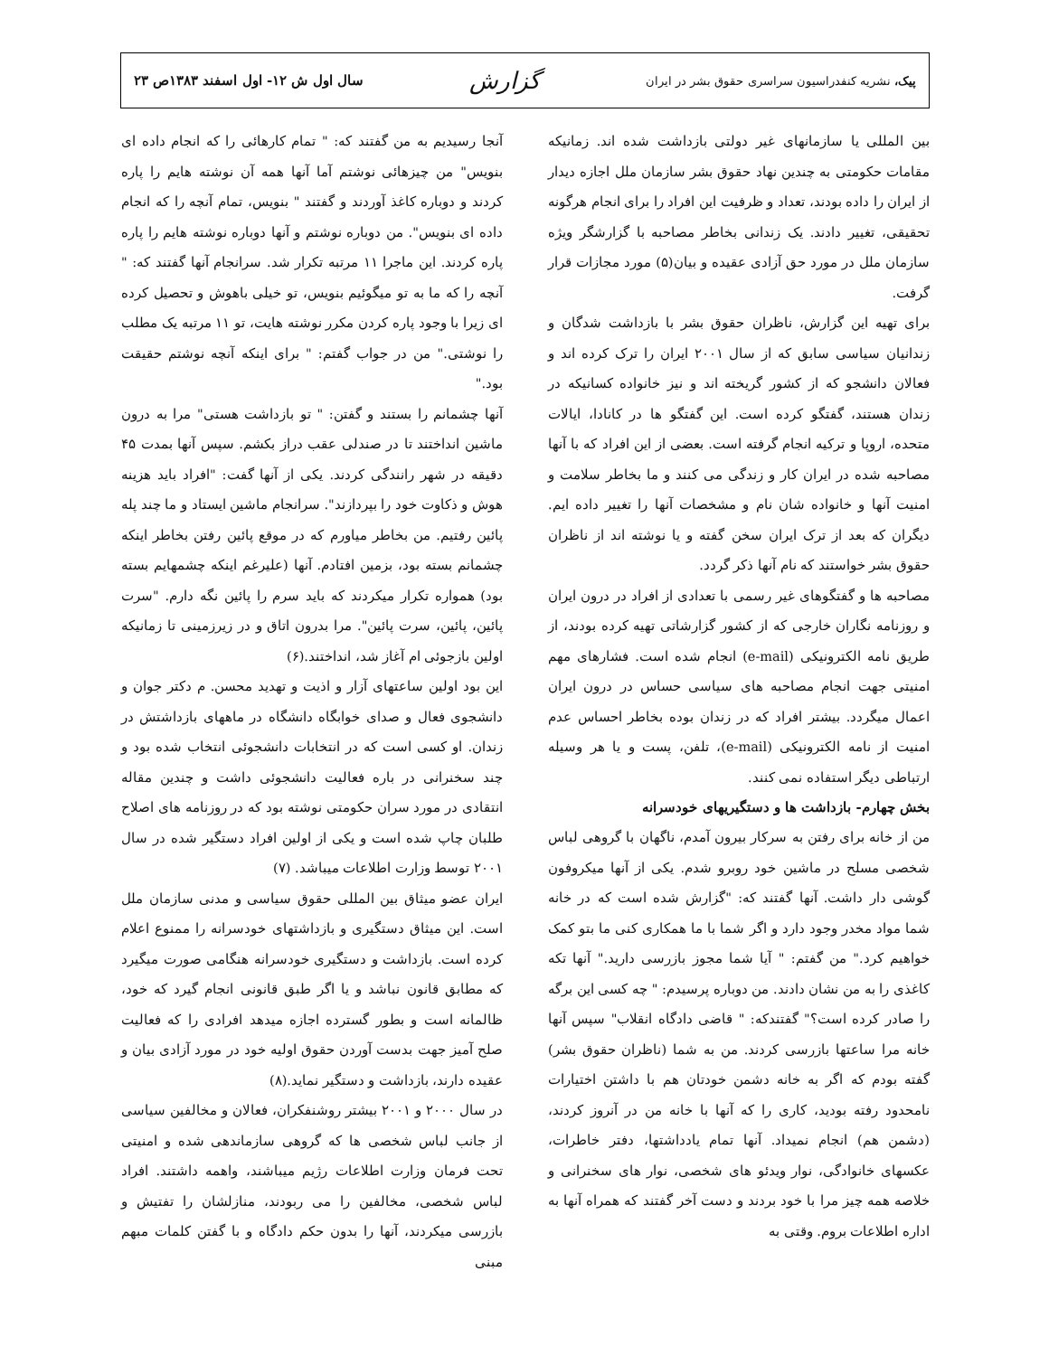پیک، نشریه کنفدراسیون سراسری حقوق بشر در ایران
گزارش
سال اول ش ۱۲- اول اسفند ۱۳۸۳ص ۲۳
بین المللی یا سازمانهای غیر دولتی بازداشت شده اند. زمانیکه مقامات حکومتی به چندین نهاد حقوق بشر سازمان ملل اجازه دیدار از ایران را داده بودند، تعداد و ظرفیت این افراد را برای انجام هرگونه تحقیقی، تغییر دادند. یک زندانی بخاطر مصاحبه با گزارشگر ویژه سازمان ملل در مورد حق آزادی عقیده و بیان(۵) مورد مجازات قرار گرفت.
برای تهیه این گزارش، ناظران حقوق بشر با بازداشت شدگان و زندانیان سیاسی سابق که از سال ۲۰۰۱ ایران را ترک کرده اند و فعالان دانشجو که از کشور گریخته اند و نیز خانواده کسانیکه در زندان هستند، گفتگو کرده است. این گفتگو ها در کانادا، ایالات متحده، اروپا و ترکیه انجام گرفته است. بعضی از این افراد که با آنها مصاحبه شده در ایران کار و زندگی می کنند و ما بخاطر سلامت و امنیت آنها و خانواده شان نام و مشخصات آنها را تغییر داده ایم. دیگران که بعد از ترک ایران سخن گفته و یا نوشته اند از ناظران حقوق بشر خواستند که نام آنها ذکر گردد.
مصاحبه ها و گفتگوهای غیر رسمی با تعدادی از افراد در درون ایران و روزنامه نگاران خارجی که از کشور گزارشاتی تهیه کرده بودند، از طریق نامه الکترونیکی (e-mail) انجام شده است. فشارهای مهم امنیتی جهت انجام مصاحبه های سیاسی حساس در درون ایران اعمال میگردد. بیشتر افراد که در زندان بوده بخاطر احساس عدم امنیت از نامه الکترونیکی (e-mail)، تلفن، پست و یا هر وسیله ارتباطی دیگر استفاده نمی کنند.
بخش چهارم- بازداشت ها و دستگیریهای خودسرانه
من از خانه برای رفتن به سرکار بیرون آمدم، ناگهان با گروهی لباس شخصی مسلح در ماشین خود روبرو شدم. یکی از آنها میکروفون گوشی دار داشت. آنها گفتند که: "گزارش شده است که در خانه شما مواد مخدر وجود دارد و اگر شما با ما همکاری کنی ما بتو کمک خواهیم کرد." من گفتم: " آیا شما مجوز بازرسی دارید." آنها تکه کاغذی را به من نشان دادند. من دوباره پرسیدم: " چه کسی این برگه را صادر کرده است؟" گفتندکه: " قاضی دادگاه انقلاب" سپس آنها خانه مرا ساعتها بازرسی کردند. من به شما (ناظران حقوق بشر) گفته بودم که اگر به خانه دشمن خودتان هم با داشتن اختیارات نامحدود رفته بودید، کاری را که آنها با خانه من در آنروز کردند، (دشمن هم) انجام نمیداد. آنها تمام یادداشتها، دفتر خاطرات، عکسهای خانوادگی، نوار ویدئو های شخصی، نوار های سخنرانی و خلاصه همه چیز مرا با خود بردند و دست آخر گفتند که همراه آنها به اداره اطلاعات بروم. وقتی به
آنجا رسیدیم به من گفتند که: " تمام کارهائی را که انجام داده ای بنویس" من چیزهائی نوشتم آما آنها همه آن نوشته هایم را پاره کردند و دوباره کاغذ آوردند و گفتند " بنویس، تمام آنچه را که انجام داده ای بنویس". من دوباره نوشتم و آنها دوباره نوشته هایم را پاره پاره کردند. این ماجرا ۱۱ مرتبه تکرار شد. سرانجام آنها گفتند که: " آنچه را که ما به تو میگوئیم بنویس، تو خیلی باهوش و تحصیل کرده ای زیرا با وجود پاره کردن مکرر نوشته هایت، تو ۱۱ مرتبه یک مطلب را نوشتی." من در جواب گفتم: " برای اینکه آنچه نوشتم حقیقت بود."
آنها چشمانم را بستند و گفتن: " تو بازداشت هستی" مرا به درون ماشین انداختند تا در صندلی عقب دراز بکشم. سپس آنها بمدت ۴۵ دقیقه در شهر رانندگی کردند. یکی از آنها گفت: "افراد باید هزینه هوش و ذکاوت خود را بپردازند". سرانجام ماشین ایستاد و ما چند پله پائین رفتیم. من بخاطر میاورم که در موقع پائین رفتن بخاطر اینکه چشمانم بسته بود، بزمین افتادم. آنها (علیرغم اینکه چشمهایم بسته بود) همواره تکرار میکردند که باید سرم را پائین نگه دارم. "سرت پائین، پائین، سرت پائین". مرا بدرون اتاق و در زیرزمینی تا زمانیکه اولین بازجوئی ام آغاز شد، انداختند.(۶)
این بود اولین ساعتهای آزار و اذیت و تهدید محسن. م دکتر جوان و دانشجوی فعال و صدای خوابگاه دانشگاه در ماههای بازداشتش در زندان. او کسی است که در انتخابات دانشجوئی انتخاب شده بود و چند سخنرانی در باره فعالیت دانشجوئی داشت و چندین مقاله انتقادی در مورد سران حکومتی نوشته بود که در روزنامه های اصلاح طلبان چاپ شده است و یکی از اولین افراد دستگیر شده در سال ۲۰۰۱ توسط وزارت اطلاعات میباشد. (۷)
ایران عضو میثاق بین المللی حقوق سیاسی و مدنی سازمان ملل است. این میثاق دستگیری و بازداشتهای خودسرانه را ممنوع اعلام کرده است. بازداشت و دستگیری خودسرانه هنگامی صورت میگیرد که مطابق قانون نباشد و یا اگر طبق قانونی انجام گیرد که خود، ظالمانه است و بطور گسترده اجازه میدهد افرادی را که فعالیت صلح آمیز جهت بدست آوردن حقوق اولیه خود در مورد آزادی بیان و عقیده دارند، بازداشت و دستگیر نماید.(۸)
در سال ۲۰۰۰ و ۲۰۰۱ بیشتر روشنفکران، فعالان و مخالفین سیاسی از جانب لباس شخصی ها که گروهی سازماندهی شده و امنیتی تحت فرمان وزارت اطلاعات رژیم میباشند، واهمه داشتند. افراد لباس شخصی، مخالفین را می ربودند، منازلشان را تفتیش و بازرسی میکردند، آنها را بدون حکم دادگاه و با گفتن کلمات مبهم مبنی